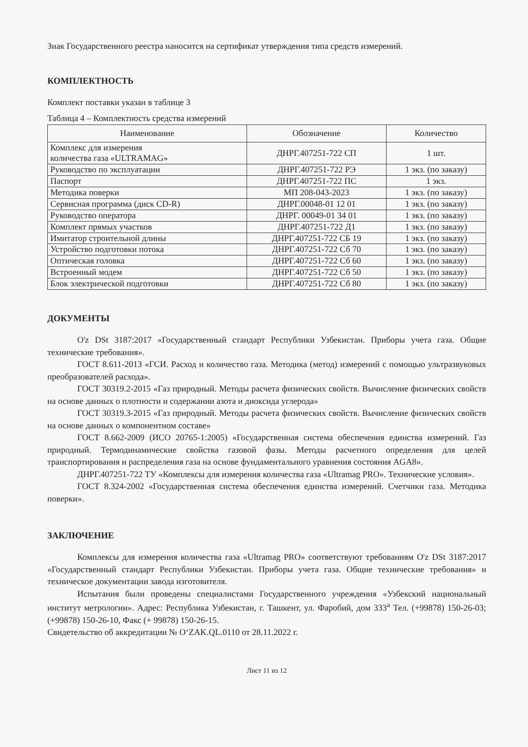Знак Государственного реестра наносится на сертификат утверждения типа средств измерений.
КОМПЛЕКТНОСТЬ
Комплект поставки указан в таблице 3
Таблица 4 – Комплектность средства измерений
| Наименование | Обозначение | Количество |
| --- | --- | --- |
| Комплекс для измерения количества газа «ULTRAMAG» | ДНРГ.407251-722 СП | 1 шт. |
| Руководство по эксплуатации | ДНРГ.407251-722 РЭ | 1 экз. (по заказу) |
| Паспорт | ДНРГ.407251-722 ПС | 1 экз. |
| Методика поверки | МП 208-043-2023 | 1 экз. (по заказу) |
| Сервисная программа (диск CD-R) | ДНРГ.00048-01 12 01 | 1 экз. (по заказу) |
| Руководство оператора | ДНРГ. 00049-01 34 01 | 1 экз. (по заказу) |
| Комплект прямых участков | ДНРГ.407251-722 Д1 | 1 экз. (по заказу) |
| Имитатор строительной длины | ДНРГ.407251-722 СБ 19 | 1 экз. (по заказу) |
| Устройство подготовки потока | ДНРГ.407251-722 Сб 70 | 1 экз. (по заказу) |
| Оптическая головка | ДНРГ.407251-722 Сб 60 | 1 экз. (по заказу) |
| Встроенный модем | ДНРГ.407251-722 Сб 50 | 1 экз. (по заказу) |
| Блок электрической подготовки | ДНРГ.407251-722 Сб 80 | 1 экз. (по заказу) |
ДОКУМЕНТЫ
O'z DSt 3187:2017 «Государственный стандарт Республики Узбекистан. Приборы учета газа. Общие технические требования».
ГОСТ 8.611-2013 «ГСИ. Расход и количество газа. Методика (метод) измерений с помощью ультразвуковых преобразователей расхода».
ГОСТ 30319.2-2015 «Газ природный. Методы расчета физических свойств. Вычисление физических свойств на основе данных о плотности и содержании азота и диоксида углерода»
ГОСТ 30319.3-2015 «Газ природный. Методы расчета физических свойств. Вычисление физических свойств на основе данных о компонентном составе»
ГОСТ 8.662-2009 (ИСО 20765-1:2005) «Государственная система обеспечения единства измерений. Газ природный. Термодинамические свойства газовой фазы. Методы расчетного определения для целей транспортирования и распределения газа на основе фундаментального уравнения состояния AGA8».
ДНРГ.407251-722 ТУ «Комплексы для измерения количества газа «Ultramag PRO». Технические условия».
ГОСТ 8.324-2002 «Государственная система обеспечения единства измерений. Счетчики газа. Методика поверки».
ЗАКЛЮЧЕНИЕ
Комплексы для измерения количества газа «Ultramag PRO» соответствуют требованиям O'z DSt 3187:2017 «Государственный стандарт Республики Узбекистан. Приборы учета газа. Общие технические требования» и техническое документации завода изготовителя.
Испытания были проведены специалистами Государственного учреждения «Узбекский национальный институт метрологии». Адрес: Республика Узбекистан, г. Ташкент, ул. Фаробий, дом 333<sup>а</sup> Тел. (+99878) 150-26-03; (+99878) 150-26-10, Факс (+ 99878) 150-26-15.
Свидетельство об аккредитации № O‘ZAK.QL.0110 от 28.11.2022 г.
Лист 11 из 12